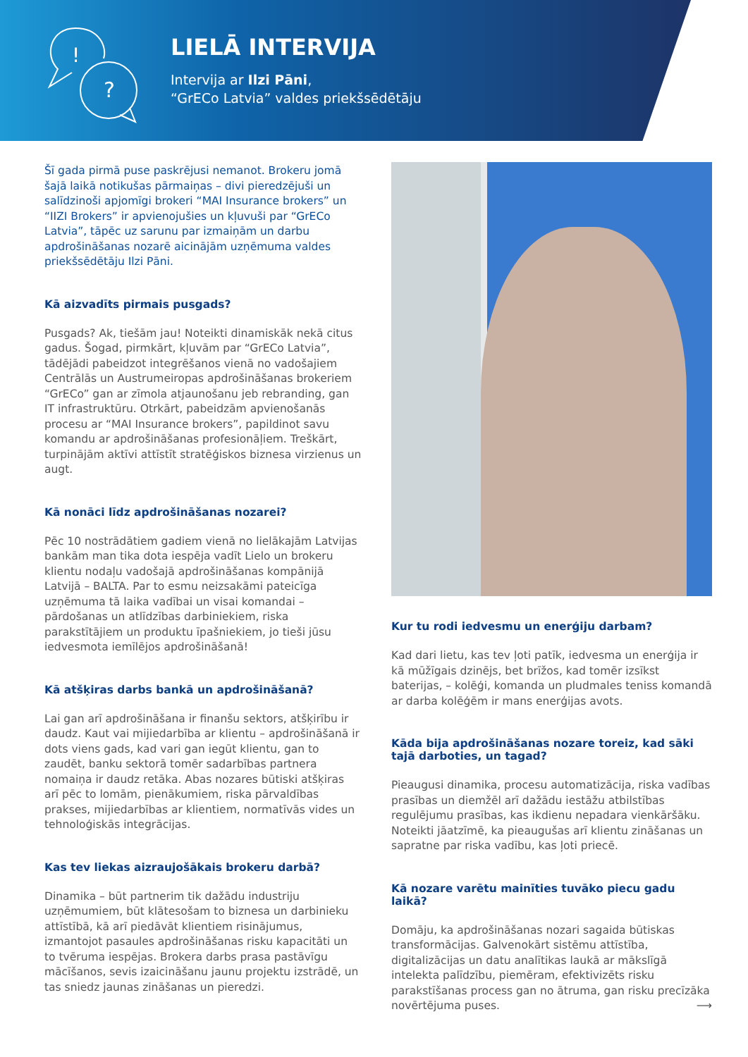!
?
LIELĀ INTERVIJA
Intervija ar Ilzi Pāni,
“GrECo Latvia” valdes priekšsēdētāju
Šī gada pirmā puse paskrējusi nemanot. Brokeru jomā šajā laikā notikušas pārmaiņas – divi pieredzējuši un salīdzinoši apjomīgi brokeri “MAI Insurance brokers” un “IIZI Brokers” ir apvienojušies un kļuvuši par “GrECo Latvia”, tāpēc uz sarunu par izmaiņām un darbu apdrošināšanas nozarē aicinājām uzņēmuma valdes priekšsēdētāju Ilzi Pāni.
Kā aizvadīts pirmais pusgads?
Pusgads? Ak, tiešām jau! Noteikti dinamiskāk nekā citus gadus. Šogad, pirmkārt, kļuvām par “GrECo Latvia”, tādējādi pabeidzot integrēšanos vienā no vadošajiem Centrālās un Austrumeiropas apdrošināšanas brokeriem “GrECo” gan ar zīmola atjaunošanu jeb rebranding, gan IT infrastruktūru. Otrkārt, pabeidzām apvienošanās procesu ar “MAI Insurance brokers”, papildinot savu komandu ar apdrošināšanas profesionāļiem. Treškārt, turpinājām aktīvi attīstīt stratēģiskos biznesa virzienus un augt.
Kā nonāci līdz apdrošināšanas nozarei?
Pēc 10 nostrādātiem gadiem vienā no lielākajām Latvijas bankām man tika dota iespēja vadīt Lielo un brokeru klientu nodaļu vadošajā apdrošināšanas kompānijā Latvijā – BALTA. Par to esmu neizsakāmi pateicīga uzņēmuma tā laika vadībai un visai komandai – pārdošanas un atlīdzības darbiniekiem, riska parakstītājiem un produktu īpašniekiem, jo tieši jūsu iedvesmota iemīlējos apdrošināšanā!
Kā atšķiras darbs bankā un apdrošināšanā?
Lai gan arī apdrošināšana ir finanšu sektors, atšķirību ir daudz. Kaut vai mijiedarbība ar klientu – apdrošināšanā ir dots viens gads, kad vari gan iegūt klientu, gan to zaudēt, banku sektorā tomēr sadarbības partnera nomaiņa ir daudz retāka. Abas nozares būtiski atšķiras arī pēc to lomām, pienākumiem, riska pārvaldības prakses, mijiedarbības ar klientiem, normatīvās vides un tehnoloģiskās integrācijas.
Kas tev liekas aizraujošākais brokeru darbā?
Dinamika – būt partnerim tik dažādu industriju uzņēmumiem, būt klātesošam to biznesa un darbinieku attīstībā, kā arī piedāvāt klientiem risinājumus, izmantojot pasaules apdrošināšanas risku kapacitāti un to tvēruma iespējas. Brokera darbs prasa pastāvīgu mācīšanos, sevis izaicināšanu jaunu projektu izstrādē, un tas sniedz jaunas zināšanas un pieredzi.
Kur tu rodi iedvesmu un enerģiju darbam?
Kad dari lietu, kas tev ļoti patīk, iedvesma un enerģija ir kā mūžīgais dzinējs, bet brīžos, kad tomēr izsīkst baterijas, – kolēģi, komanda un pludmales teniss komandā ar darba kolēģēm ir mans enerģijas avots.
Kāda bija apdrošināšanas nozare toreiz, kad sāki tajā darboties, un tagad?
Pieaugusi dinamika, procesu automatizācija, riska vadības prasības un diemžēl arī dažādu iestāžu atbilstības regulējumu prasības, kas ikdienu nepadara vienkāršāku. Noteikti jāatzīmē, ka pieaugušas arī klientu zināšanas un sapratne par riska vadību, kas ļoti priecē.
Kā nozare varētu mainīties tuvāko piecu gadu laikā?
Domāju, ka apdrošināšanas nozari sagaida būtiskas transformācijas. Galvenokārt sistēmu attīstība, digitalizācijas un datu analītikas laukā ar mākslīgā intelekta palīdzību, piemēram, efektivizēts risku parakstīšanas process gan no ātruma, gan risku precīzāka novērtējuma puses. ⟶